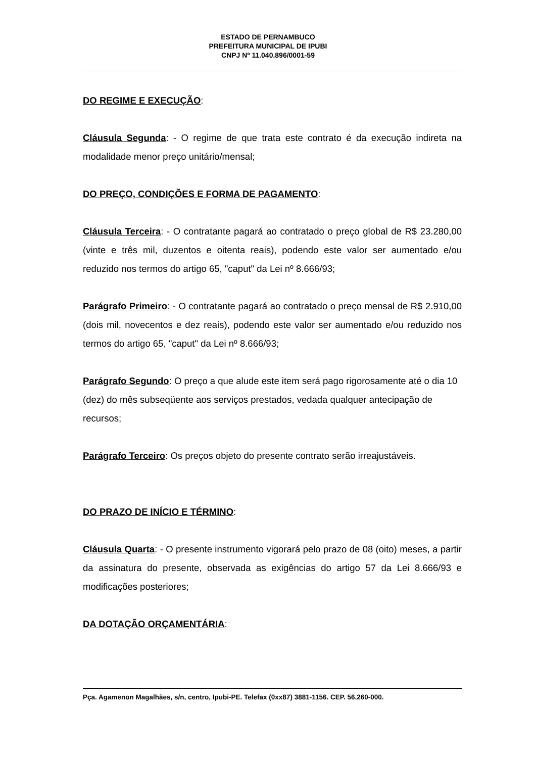ESTADO DE PERNAMBUCO
PREFEITURA MUNICIPAL DE IPUBI
CNPJ Nº 11.040.896/0001-59
DO REGIME E EXECUÇÃO:
Cláusula Segunda: - O regime de que trata este contrato é da execução indireta na modalidade menor preço unitário/mensal;
DO PREÇO, CONDIÇÕES E FORMA DE PAGAMENTO:
Cláusula Terceira: - O contratante pagará ao contratado o preço global de R$ 23.280,00 (vinte e três mil, duzentos e oitenta reais), podendo este valor ser aumentado e/ou reduzido nos termos do artigo 65, "caput" da Lei nº 8.666/93;
Parágrafo Primeiro: - O contratante pagará ao contratado o preço mensal de R$ 2.910,00 (dois mil, novecentos e dez reais), podendo este valor ser aumentado e/ou reduzido nos termos do artigo 65, "caput" da Lei nº 8.666/93;
Parágrafo Segundo: O preço a que alude este item será pago rigorosamente até o dia 10 (dez) do mês subseqüente aos serviços prestados, vedada qualquer antecipação de recursos;
Parágrafo Terceiro: Os preços objeto do presente contrato serão irreajustáveis.
DO PRAZO DE INÍCIO E TÉRMINO:
Cláusula Quarta: - O presente instrumento vigorará pelo prazo de 08 (oito) meses, a partir da assinatura do presente, observada as exigências do artigo 57 da Lei 8.666/93 e modificações posteriores;
DA DOTAÇÃO ORÇAMENTÁRIA:
Pça. Agamenon Magalhães, s/n, centro, Ipubi-PE. Telefax (0xx87) 3881-1156. CEP. 56.260-000.